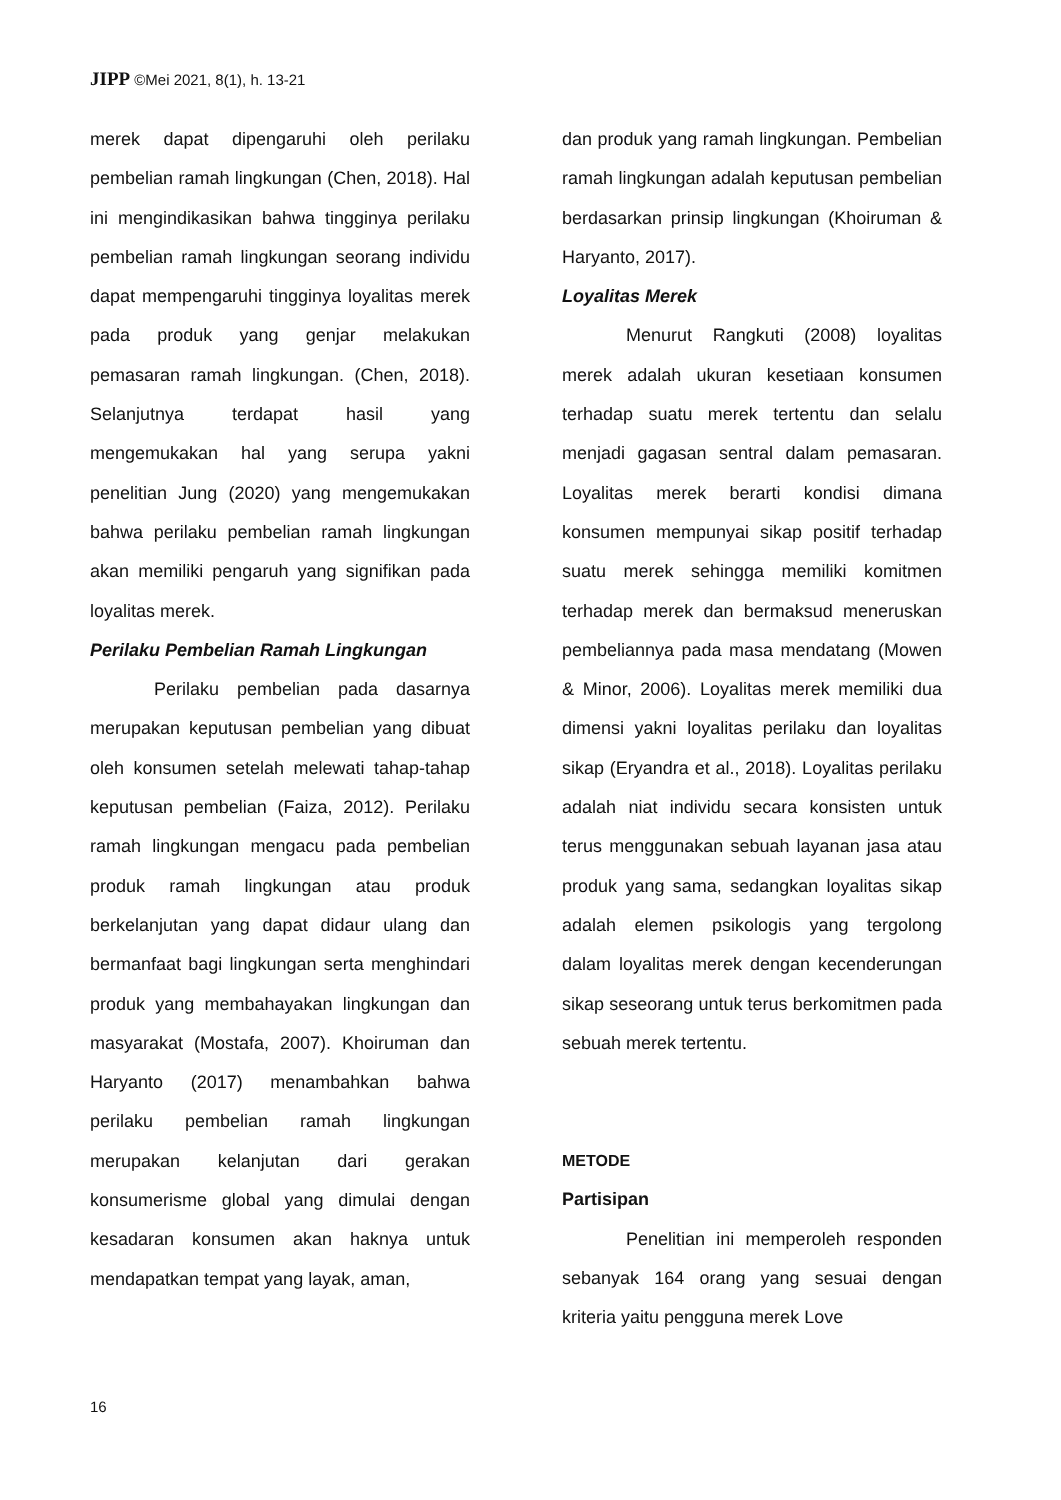JIPP ©Mei 2021, 8(1), h. 13-21
merek dapat dipengaruhi oleh perilaku pembelian ramah lingkungan (Chen, 2018). Hal ini mengindikasikan bahwa tingginya perilaku pembelian ramah lingkungan seorang individu dapat mempengaruhi tingginya loyalitas merek pada produk yang genjar melakukan pemasaran ramah lingkungan. (Chen, 2018). Selanjutnya terdapat hasil yang mengemukakan hal yang serupa yakni penelitian Jung (2020) yang mengemukakan bahwa perilaku pembelian ramah lingkungan akan memiliki pengaruh yang signifikan pada loyalitas merek.
Perilaku Pembelian Ramah Lingkungan
Perilaku pembelian pada dasarnya merupakan keputusan pembelian yang dibuat oleh konsumen setelah melewati tahap-tahap keputusan pembelian (Faiza, 2012). Perilaku ramah lingkungan mengacu pada pembelian produk ramah lingkungan atau produk berkelanjutan yang dapat didaur ulang dan bermanfaat bagi lingkungan serta menghindari produk yang membahayakan lingkungan dan masyarakat (Mostafa, 2007). Khoiruman dan Haryanto (2017) menambahkan bahwa perilaku pembelian ramah lingkungan merupakan kelanjutan dari gerakan konsumerisme global yang dimulai dengan kesadaran konsumen akan haknya untuk mendapatkan tempat yang layak, aman,
dan produk yang ramah lingkungan. Pembelian ramah lingkungan adalah keputusan pembelian berdasarkan prinsip lingkungan (Khoiruman & Haryanto, 2017).
Loyalitas Merek
Menurut Rangkuti (2008) loyalitas merek adalah ukuran kesetiaan konsumen terhadap suatu merek tertentu dan selalu menjadi gagasan sentral dalam pemasaran. Loyalitas merek berarti kondisi dimana konsumen mempunyai sikap positif terhadap suatu merek sehingga memiliki komitmen terhadap merek dan bermaksud meneruskan pembeliannya pada masa mendatang (Mowen & Minor, 2006). Loyalitas merek memiliki dua dimensi yakni loyalitas perilaku dan loyalitas sikap (Eryandra et al., 2018). Loyalitas perilaku adalah niat individu secara konsisten untuk terus menggunakan sebuah layanan jasa atau produk yang sama, sedangkan loyalitas sikap adalah elemen psikologis yang tergolong dalam loyalitas merek dengan kecenderungan sikap seseorang untuk terus berkomitmen pada sebuah merek tertentu.
METODE
Partisipan
Penelitian ini memperoleh responden sebanyak 164 orang yang sesuai dengan kriteria yaitu pengguna merek Love
16